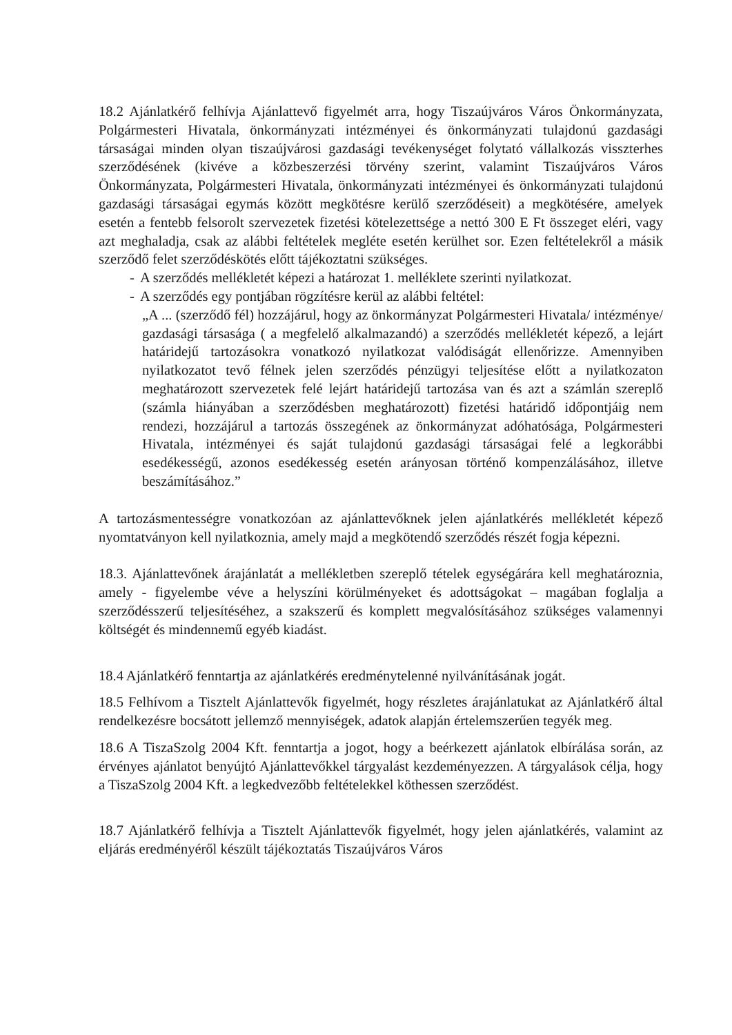18.2 Ajánlatkérő felhívja Ajánlattevő figyelmét arra, hogy Tiszaújváros Város Önkormányzata, Polgármesteri Hivatala, önkormányzati intézményei és önkormányzati tulajdonú gazdasági társaságai minden olyan tiszaújvárosi gazdasági tevékenységet folytató vállalkozás visszterhes szerződésének (kivéve a közbeszerzési törvény szerint, valamint Tiszaújváros Város Önkormányzata, Polgármesteri Hivatala, önkormányzati intézményei és önkormányzati tulajdonú gazdasági társaságai egymás között megkötésre kerülő szerződéseit) a megkötésére, amelyek esetén a fentebb felsorolt szervezetek fizetési kötelezettsége a nettó 300 E Ft összeget eléri, vagy azt meghaladja, csak az alábbi feltételek megléte esetén kerülhet sor. Ezen feltételekről a másik szerződő felet szerződéskötés előtt tájékoztatni szükséges.
- A szerződés mellékletét képezi a határozat 1. melléklete szerinti nyilatkozat.
- A szerződés egy pontjában rögzítésre kerül az alábbi feltétel:
„A ... (szerződő fél) hozzájárul, hogy az önkormányzat Polgármesteri Hivatala/ intézménye/ gazdasági társasága ( a megfelelő alkalmazandó) a szerződés mellékletét képező, a lejárt határidejű tartozásokra vonatkozó nyilatkozat valódiságát ellenőrizze. Amennyiben nyilatkozatot tevő félnek jelen szerződés pénzügyi teljesítése előtt a nyilatkozaton meghatározott szervezetek felé lejárt határidejű tartozása van és azt a számlán szereplő (számla hiányában a szerződésben meghatározott) fizetési határidő időpontjáig nem rendezi, hozzájárul a tartozás összegének az önkormányzat adóhatósága, Polgármesteri Hivatala, intézményei és saját tulajdonú gazdasági társaságai felé a legkorábbi esedékességű, azonos esedékesség esetén arányosan történő kompenzálásához, illetve beszámításához.”
A tartozásmentességre vonatkozóan az ajánlattevőknek jelen ajánlatkérés mellékletét képező nyomtatványon kell nyilatkoznia, amely majd a megkötendő szerződés részét fogja képezni.
18.3. Ajánlattevőnek árajánlatát a mellékletben szereplő tételek egységárára kell meghatároznia, amely - figyelembe véve a helyszíni körülményeket és adottságokat – magában foglalja a szerződésszerű teljesítéséhez, a szakszerű és komplett megvalósításához szükséges valamennyi költségét és mindennemű egyéb kiadást.
18.4 Ajánlatkérő fenntartja az ajánlatkérés eredménytelenné nyilvánításának jogát.
18.5 Felhívom a Tisztelt Ajánlattevők figyelmét, hogy részletes árajánlatukat az Ajánlatkérő által rendelkezésre bocsátott jellemző mennyiségek, adatok alapján értelemszerűen tegyék meg.
18.6 A TiszaSzolg 2004 Kft. fenntartja a jogot, hogy a beérkezett ajánlatok elbírálása során, az érvényes ajánlatot benyújtó Ajánlattevőkkel tárgyalást kezdeményezzen. A tárgyalások célja, hogy a TiszaSzolg 2004 Kft. a legkedvezőbb feltételekkel köthessen szerződést.
18.7 Ajánlatkérő felhívja a Tisztelt Ajánlattevők figyelmét, hogy jelen ajánlatkérés, valamint az eljárás eredményéről készült tájékoztatás Tiszaújváros Város